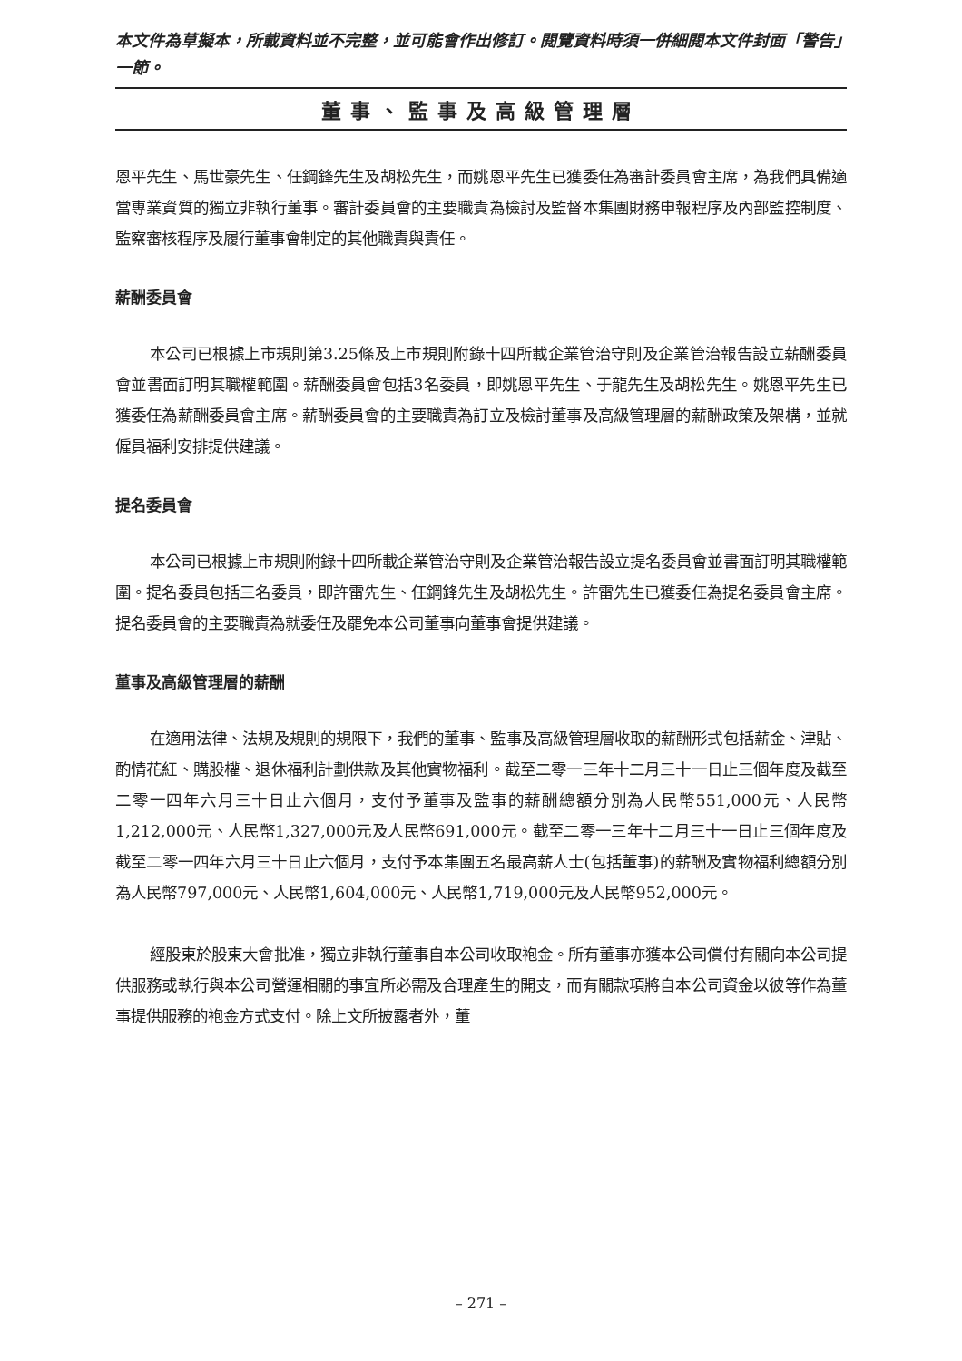本文件為草擬本，所載資料並不完整，並可能會作出修訂。閱覽資料時須一併細閱本文件封面「警告」一節。
董事、監事及高級管理層
恩平先生、馬世豪先生、任鋼鋒先生及胡松先生，而姚恩平先生已獲委任為審計委員會主席，為我們具備適當專業資質的獨立非執行董事。審計委員會的主要職責為檢討及監督本集團財務申報程序及內部監控制度、監察審核程序及履行董事會制定的其他職責與責任。
薪酬委員會
本公司已根據上市規則第3.25條及上市規則附錄十四所載企業管治守則及企業管治報告設立薪酬委員會並書面訂明其職權範圍。薪酬委員會包括3名委員，即姚恩平先生、于龍先生及胡松先生。姚恩平先生已獲委任為薪酬委員會主席。薪酬委員會的主要職責為訂立及檢討董事及高級管理層的薪酬政策及架構，並就僱員福利安排提供建議。
提名委員會
本公司已根據上市規則附錄十四所載企業管治守則及企業管治報告設立提名委員會並書面訂明其職權範圍。提名委員包括三名委員，即許雷先生、任鋼鋒先生及胡松先生。許雷先生已獲委任為提名委員會主席。提名委員會的主要職責為就委任及罷免本公司董事向董事會提供建議。
董事及高級管理層的薪酬
在適用法律、法規及規則的規限下，我們的董事、監事及高級管理層收取的薪酬形式包括薪金、津貼、酌情花紅、購股權、退休福利計劃供款及其他實物福利。截至二零一三年十二月三十一日止三個年度及截至二零一四年六月三十日止六個月，支付予董事及監事的薪酬總額分別為人民幣551,000元、人民幣1,212,000元、人民幣1,327,000元及人民幣691,000元。截至二零一三年十二月三十一日止三個年度及截至二零一四年六月三十日止六個月，支付予本集團五名最高薪人士(包括董事)的薪酬及實物福利總額分別為人民幣797,000元、人民幣1,604,000元、人民幣1,719,000元及人民幣952,000元。
經股東於股東大會批准，獨立非執行董事自本公司收取袍金。所有董事亦獲本公司償付有關向本公司提供服務或執行與本公司營運相關的事宜所必需及合理產生的開支，而有關款項將自本公司資金以彼等作為董事提供服務的袍金方式支付。除上文所披露者外，董
– 271 –